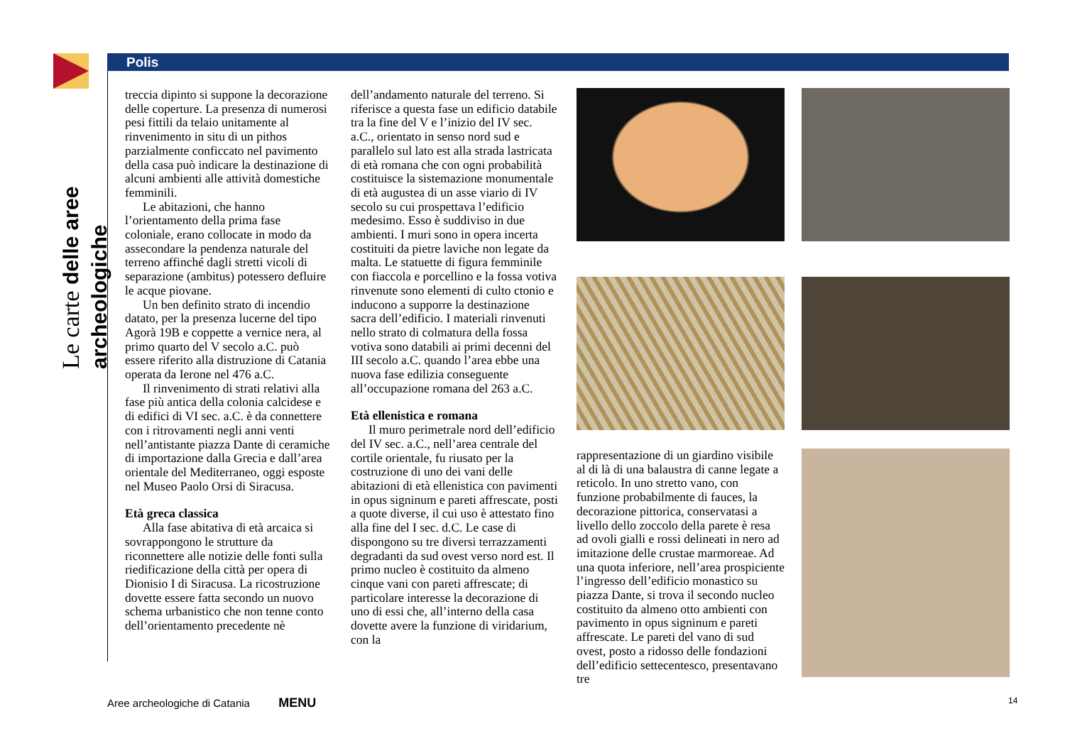Le carte delle aree archeologiche
Polis
treccia dipinto si suppone la decorazione delle coperture. La presenza di numerosi pesi fittili da telaio unitamente al rinvenimento in situ di un pithos parzialmente conficcato nel pavimento della casa può indicare la destinazione di alcuni ambienti alle attività domestiche femminili.
Le abitazioni, che hanno l’orientamento della prima fase coloniale, erano collocate in modo da assecondare la pendenza naturale del terreno affinché dagli stretti vicoli di separazione (ambitus) potessero defluire le acque piovane.
Un ben definito strato di incendio datato, per la presenza lucerne del tipo Agorà 19B e coppette a vernice nera, al primo quarto del V secolo a.C. può essere riferito alla distruzione di Catania operata da Ierone nel 476 a.C.
Il rinvenimento di strati relativi alla fase più antica della colonia calcidese e di edifici di VI sec. a.C. è da connettere con i ritrovamenti negli anni venti nell’antistante piazza Dante di ceramiche di importazione dalla Grecia e dall’area orientale del Mediterraneo, oggi esposte nel Museo Paolo Orsi di Siracusa.
Età greca classica
Alla fase abitativa di età arcaica si sovrappongono le strutture da riconnettere alle notizie delle fonti sulla riedificazione della città per opera di Dionisio I di Siracusa. La ricostruzione dovette essere fatta secondo un nuovo schema urbanistico che non tenne conto dell’orientamento precedente nè
dell’andamento naturale del terreno. Si riferisce a questa fase un edificio databile tra la fine del V e l’inizio del IV sec. a.C., orientato in senso nord sud e parallelo sul lato est alla strada lastricata di età romana che con ogni probabilità costituisce la sistemazione monumentale di età augustea di un asse viario di IV secolo su cui prospettava l’edificio medesimo. Esso è suddiviso in due ambienti. I muri sono in opera incerta costituiti da pietre laviche non legate da malta. Le statuette di figura femminile con fiaccola e porcellino e la fossa votiva rinvenute sono elementi di culto ctonio e inducono a supporre la destinazione sacra dell’edificio. I materiali rinvenuti nello strato di colmatura della fossa votiva sono databili ai primi decenni del III secolo a.C. quando l’area ebbe una nuova fase edilizia conseguente all’occupazione romana del 263 a.C.
Età ellenistica e romana
Il muro perimetrale nord dell’edificio del IV sec. a.C., nell’area centrale del cortile orientale, fu riusato per la costruzione di uno dei vani delle abitazioni di età ellenistica con pavimenti in opus signinum e pareti affrescate, posti a quote diverse, il cui uso è attestato fino alla fine del I sec. d.C. Le case di dispongono su tre diversi terrazzamenti degradanti da sud ovest verso nord est. Il primo nucleo è costituito da almeno cinque vani con pareti affrescate; di particolare interesse la decorazione di uno di essi che, all’interno della casa dovette avere la funzione di viridarium, con la
rappresentazione di un giardino visibile al di là di una balaustra di canne legate a reticolo. In uno stretto vano, con funzione probabilmente di fauces, la decorazione pittorica, conservatasi a livello dello zoccolo della parete è resa ad ovoli gialli e rossi delineati in nero ad imitazione delle crustae marmoreae. Ad una quota inferiore, nell’area prospiciente l’ingresso dell’edificio monastico su piazza Dante, si trova il secondo nucleo costituito da almeno otto ambienti con pavimento in opus signinum e pareti affrescate. Le pareti del vano di sud ovest, posto a ridosso delle fondazioni dell’edificio settecentesco, presentavano tre
Aree archeologiche di Catania MENU
14